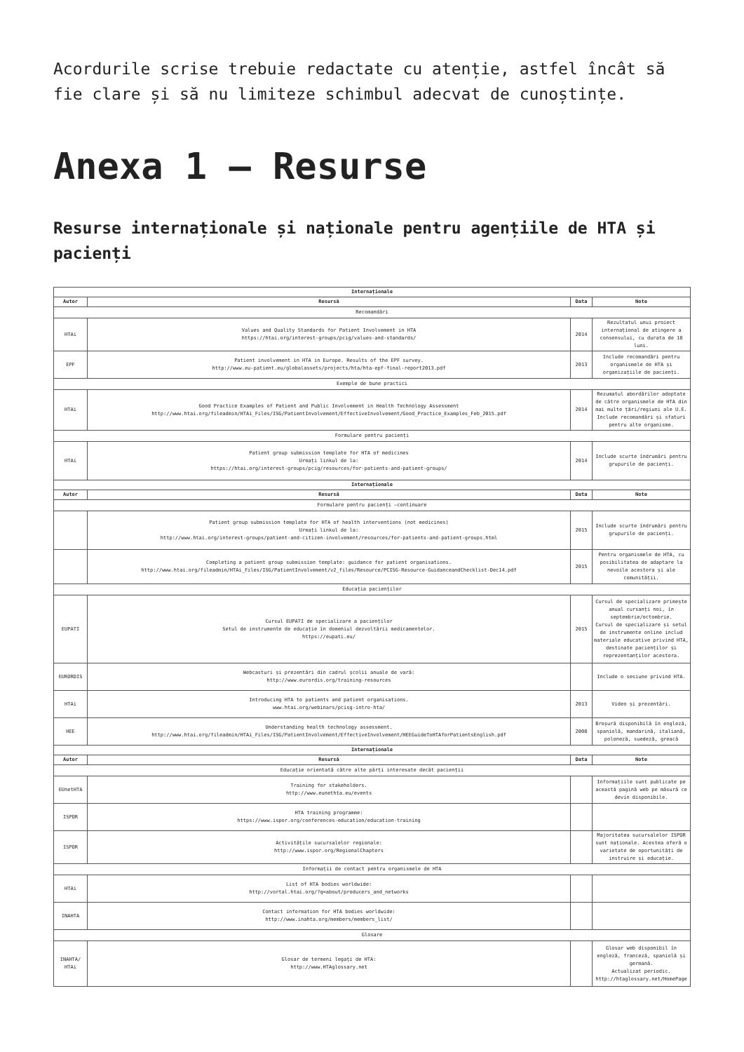Acordurile scrise trebuie redactate cu atenție, astfel încât să fie clare și să nu limiteze schimbul adecvat de cunoștințe.
Anexa 1 – Resurse
Resurse internaționale și naționale pentru agențiile de HTA și pacienți
| Internaționale | | | |
| --- | --- | --- | --- |
| Autor | Resursă | Data | Note |
| Recomandări | | | |
| HTAi | Values and Quality Standards for Patient Involvement in HTA https://htai.org/interest-groups/pcig/values-and-standards/ | 2014 | Rezultatul unui proiect internațional de atingere a consensului, cu durata de 18 luni. |
| EPF | Patient involvement in HTA in Europe. Results of the EPF survey. http://www.eu-patient.eu/globalassets/projects/hta/hta-epf-final-report2013.pdf | 2013 | Include recomandări pentru organismele de HTA și organizațiile de pacienți. |
| Exemple de bune practici | | | |
| HTAi | Good Practice Examples of Patient and Public Involvement in Health Technology Assessment http://www.htai.org/fileadmin/HTAi_Files/ISG/PatientInvolvement/EffectiveInvolvement/Good_Practice_Examples_Feb_2015.pdf | 2014 | Rezumatul abordărilor adoptate de către organismele de HTA din mai multe țări/regiuni ale U.E. Include recomandări și sfaturi pentru alte organisme. |
| Formulare pentru pacienți | | | |
| HTAi | Patient group submission template for HTA of medicines Urmați linkul de la: https://htai.org/interest-groups/pcig/resources/for-patients-and-patient-groups/ | 2014 | Include scurte îndrumări pentru grupurile de pacienți. |
| Internaționale | | | |
| Autor | Resursă | Data | Note |
| Formulare pentru pacienți –continuare | | | |
| | Patient group submission template for HTA of health interventions (not medicines) Urmați linkul de la: http://www.htai.org/interest-groups/patient-and-citizen-involvement/resources/for-patients-and-patient-groups.html | 2015 | Include scurte îndrumări pentru grupurile de pacienți. |
| | Completing a patient group submission template: guidance for patient organisations. http://www.htai.org/fileadmin/HTAi_Files/ISG/PatientInvolvement/v2_files/Resource/PCISG-Resource-GuidanceandChecklist-Dec14.pdf | 2015 | Pentru organismele de HTA, cu posibilitatea de adaptare la nevoile acestora și ale comunității. |
| Educația pacienților | | | |
| EUPATI | Cursul EUPATI de specializare a pacienților Setul de instrumente de educație în domeniul dezvoltării medicamentelor. https://eupati.eu/ | 2015 | Cursul de specializare primește anual cursanți noi, în septembrie/octombrie. Cursul de specializare și setul de instrumente online includ materiale educative privind HTA, destinate pacienților și reprezentanților acestora. |
| EURORDIS | Webcasturi și prezentări din cadrul școlii anuale de vară: http://www.eurordis.org/training-resources | | Include o sesiune privind HTA. |
| HTAi | Introducing HTA to patients and patient organisations. www.htai.org/webinars/pcisg-intro-hta/ | 2013 | Video și prezentări. |
| HEE | Understanding health technology assessment. http://www.htai.org/fileadmin/HTAi_Files/ISG/PatientInvolvement/EffectiveInvolvement/HEEGuideToHTAforPatientsEnglish.pdf | 2008 | Broșură disponibilă în engleză, spaniolă, mandarină, italiană, poloneză, suedeză, greacă |
| Internaționale | | | |
| Autor | Resursă | Data | Note |
| Educație orientată către alte părți interesate decât pacienții | | | |
| EUnetHTA | Training for stakeholders. http://www.eunethta.eu/events | | Informațiile sunt publicate pe această pagină web pe măsură ce devin disponibile. |
| ISPOR | HTA training programme: https://www.ispor.org/conferences-education/education-training | | |
| ISPOR | Activitățile sucursalelor regionale: http://www.ispor.org/RegionalChapters | | Majoritatea sucursalelor ISPOR sunt naționale. Acestea oferă o varietate de oportunități de instruire și educație. |
| Informații de contact pentru organismele de HTA | | | |
| HTAi | List of HTA bodies worldwide: http://vortal.htai.org/?q=about/producers_and_networks | | |
| INAHTA | Contact information for HTA bodies worldwide: http://www.inahta.org/members/members_list/ | | |
| Glosare | | | |
| INAHTA/ HTAi | Glosar de termeni legați de HTA: http://www.HTAglossary.net | | Glosar web disponibil în engleză, franceză, spaniolă și germană. Actualizat periodic. http://htaglossary.net/HomePage |